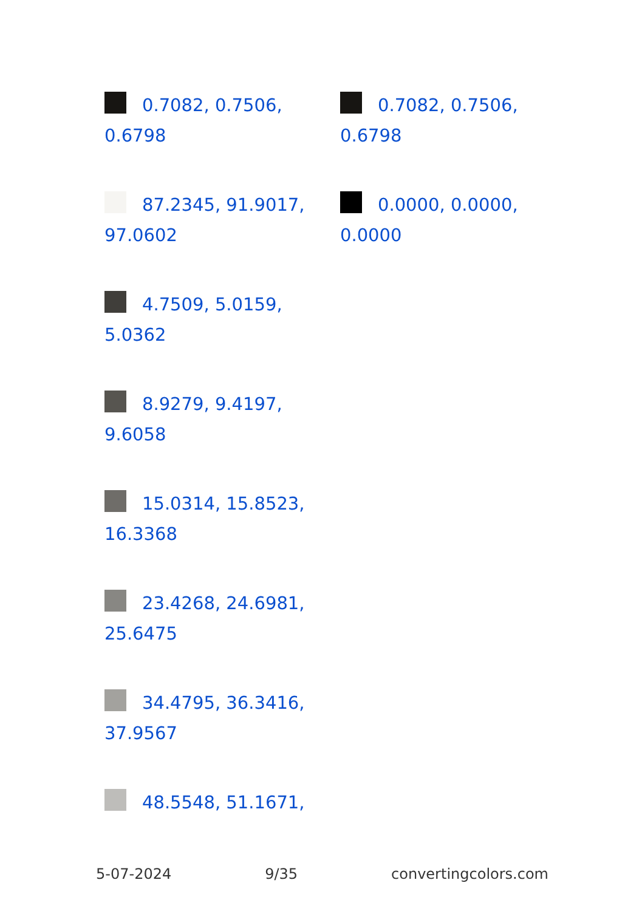0.7082, 0.7506, 0.6798
0.7082, 0.7506, 0.6798
87.2345, 91.9017, 97.0602
0.0000, 0.0000, 0.0000
4.7509, 5.0159, 5.0362
8.9279, 9.4197, 9.6058
15.0314, 15.8523, 16.3368
23.4268, 24.6981, 25.6475
34.4795, 36.3416, 37.9567
48.5548, 51.1671,
5-07-2024 9/35 convertingcolors.com